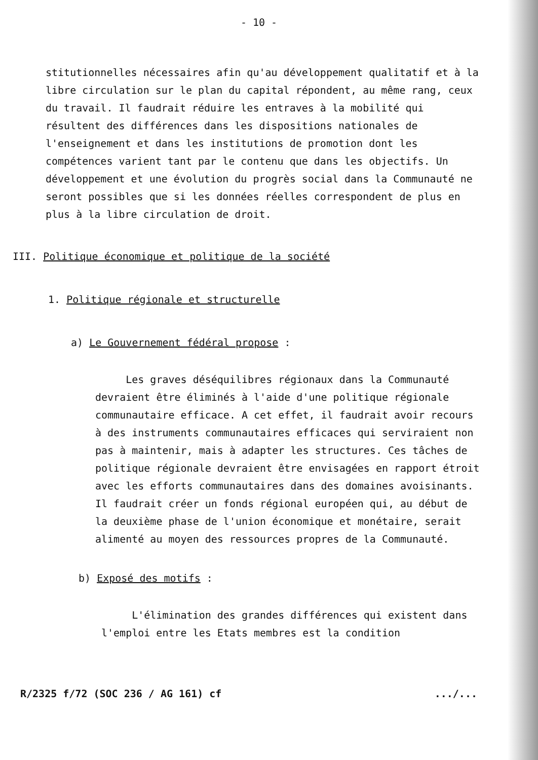- 10 -
stitutionnelles nécessaires afin qu'au développement qualitatif et à la libre circulation sur le plan du capital répondent, au même rang, ceux du travail. Il faudrait réduire les entraves à la mobilité qui résultent des différences dans les dispositions nationales de l'enseignement et dans les institutions de promotion dont les compétences varient tant par le contenu que dans les objectifs. Un développement et une évolution du progrès social dans la Communauté ne seront possibles que si les données réelles correspondent de plus en plus à la libre circulation de droit.
III. Politique économique et politique de la société
1. Politique régionale et structurelle
a) Le Gouvernement fédéral propose :
Les graves déséquilibres régionaux dans la Communauté devraient être éliminés à l'aide d'une politique régionale communautaire efficace. A cet effet, il faudrait avoir recours à des instruments communautaires efficaces qui serviraient non pas à maintenir, mais à adapter les structures. Ces tâches de politique régionale devraient être envisagées en rapport étroit avec les efforts communautaires dans des domaines avoisinants. Il faudrait créer un fonds régional européen qui, au début de la deuxième phase de l'union économique et monétaire, serait alimenté au moyen des ressources propres de la Communauté.
b) Exposé des motifs :
L'élimination des grandes différences qui existent dans l'emploi entre les Etats membres est la condition
R/2325 f/72 (SOC 236 / AG 161) cf .../...